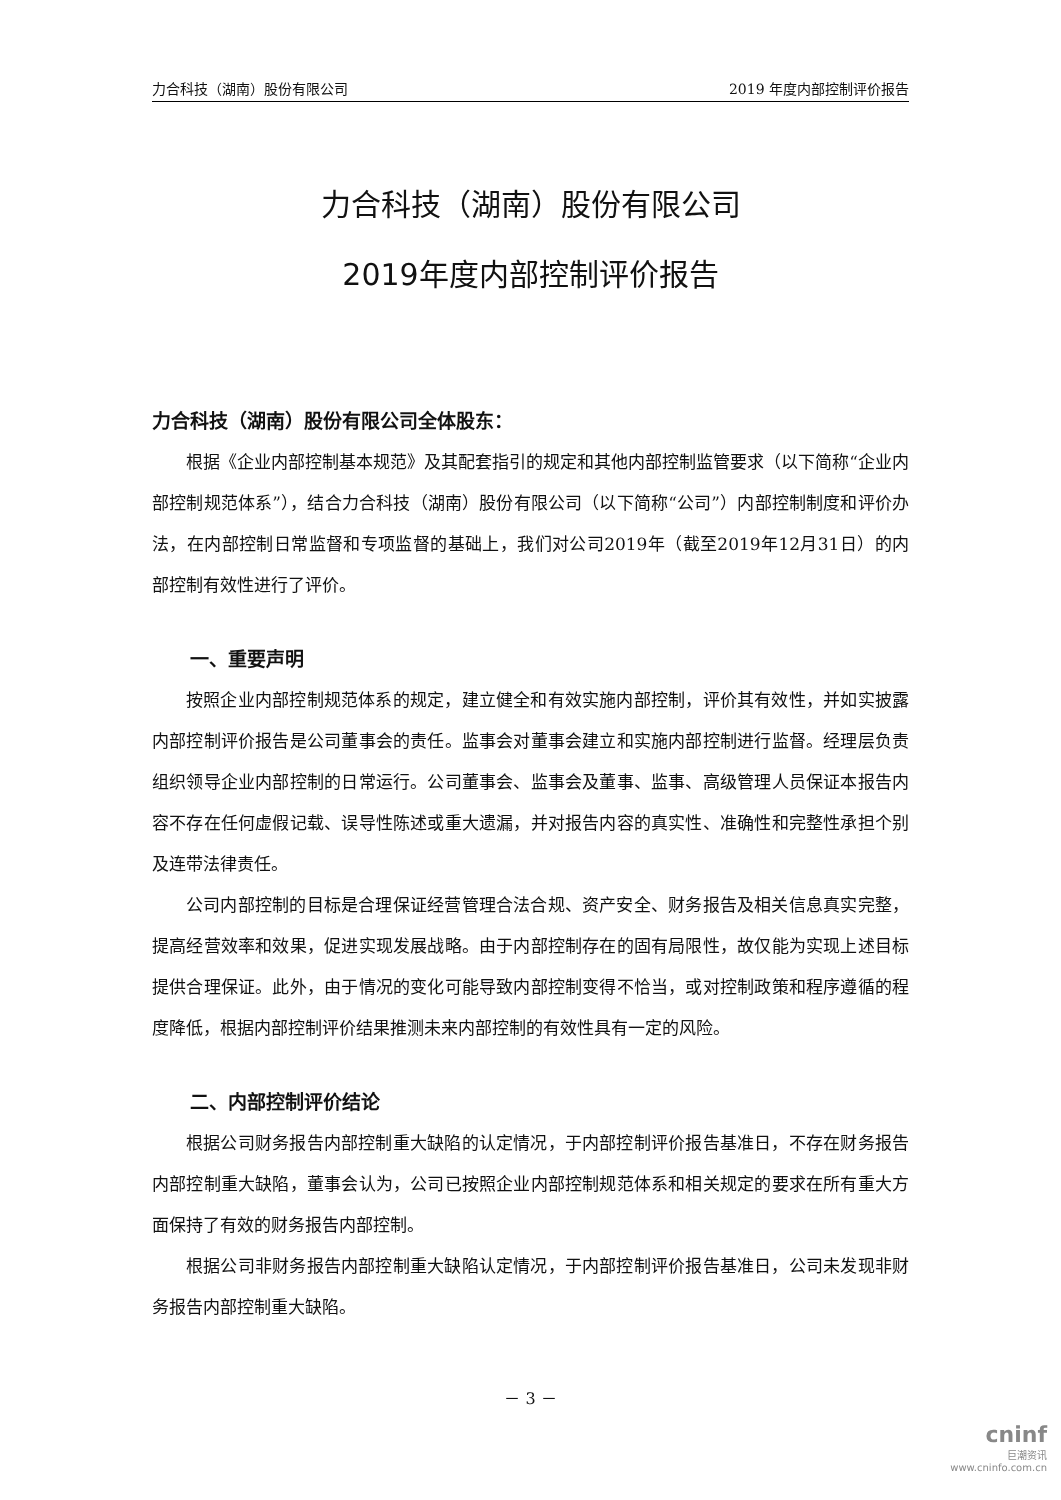力合科技（湖南）股份有限公司 2019 年度内部控制评价报告
力合科技（湖南）股份有限公司
2019年度内部控制评价报告
力合科技（湖南）股份有限公司全体股东：
根据《企业内部控制基本规范》及其配套指引的规定和其他内部控制监管要求（以下简称“企业内部控制规范体系”），结合力合科技（湖南）股份有限公司（以下简称“公司”）内部控制制度和评价办法，在内部控制日常监督和专项监督的基础上，我们对公司2019年（截至2019年12月31日）的内部控制有效性进行了评价。
一、重要声明
按照企业内部控制规范体系的规定，建立健全和有效实施内部控制，评价其有效性，并如实披露内部控制评价报告是公司董事会的责任。监事会对董事会建立和实施内部控制进行监督。经理层负责组织领导企业内部控制的日常运行。公司董事会、监事会及董事、监事、高级管理人员保证本报告内容不存在任何虚假记载、误导性陈述或重大遗漏，并对报告内容的真实性、准确性和完整性承担个别及连带法律责任。
公司内部控制的目标是合理保证经营管理合法合规、资产安全、财务报告及相关信息真实完整，提高经营效率和效果，促进实现发展战略。由于内部控制存在的固有局限性，故仅能为实现上述目标提供合理保证。此外，由于情况的变化可能导致内部控制变得不恰当，或对控制政策和程序遵循的程度降低，根据内部控制评价结果推测未来内部控制的有效性具有一定的风险。
二、内部控制评价结论
根据公司财务报告内部控制重大缺陷的认定情况，于内部控制评价报告基准日，不存在财务报告内部控制重大缺陷，董事会认为，公司已按照企业内部控制规范体系和相关规定的要求在所有重大方面保持了有效的财务报告内部控制。
根据公司非财务报告内部控制重大缺陷认定情况，于内部控制评价报告基准日，公司未发现非财务报告内部控制重大缺陷。
－ 3 －
cninf
巨潮资讯
www.cninfo.com.cn